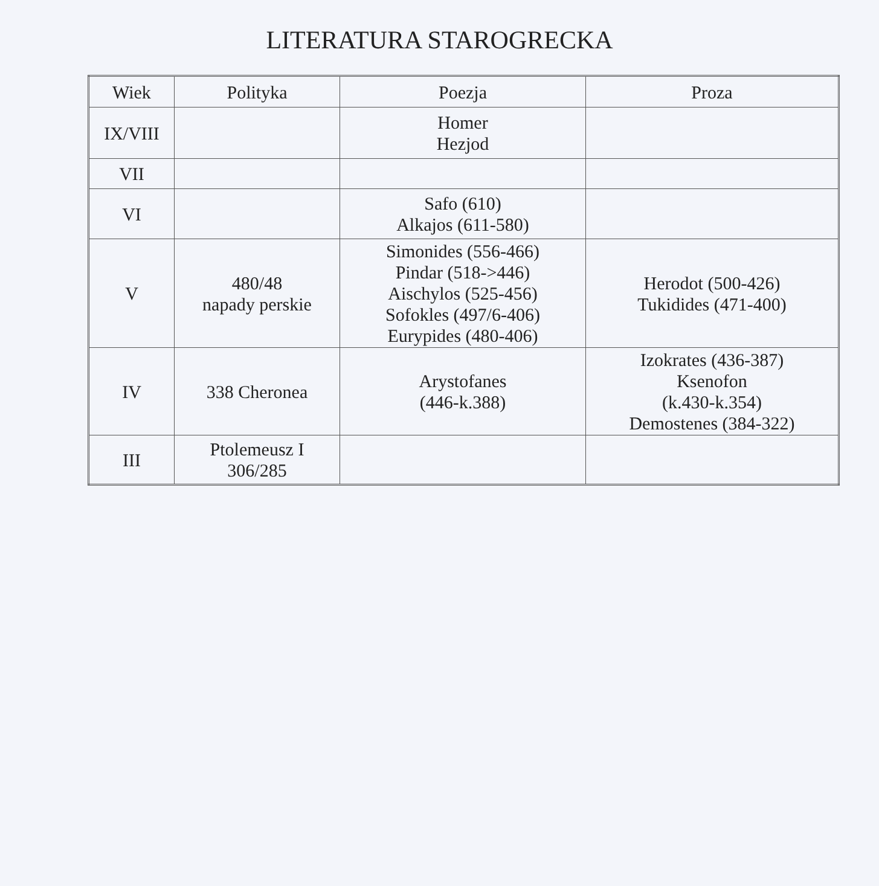LITERATURA STAROGRECKA
| Wiek | Polityka | Poezja | Proza |
| --- | --- | --- | --- |
| IX/VIII | | Homer Hezjod | |
| VII | | | |
| VI | | Safo (610) Alkajos (611-580) | |
| V | 480/48 napady perskie | Simonides (556-466) Pindar (518->446) Aischylos (525-456) Sofokles (497/6-406) Eurypides (480-406) | Herodot (500-426) Tukidides (471-400) |
| IV | 338 Cheronea | Arystofanes (446-k.388) | Izokrates (436-387) Ksenofon (k.430-k.354) Demostenes (384-322) |
| III | Ptolemeusz I 306/285 | | |